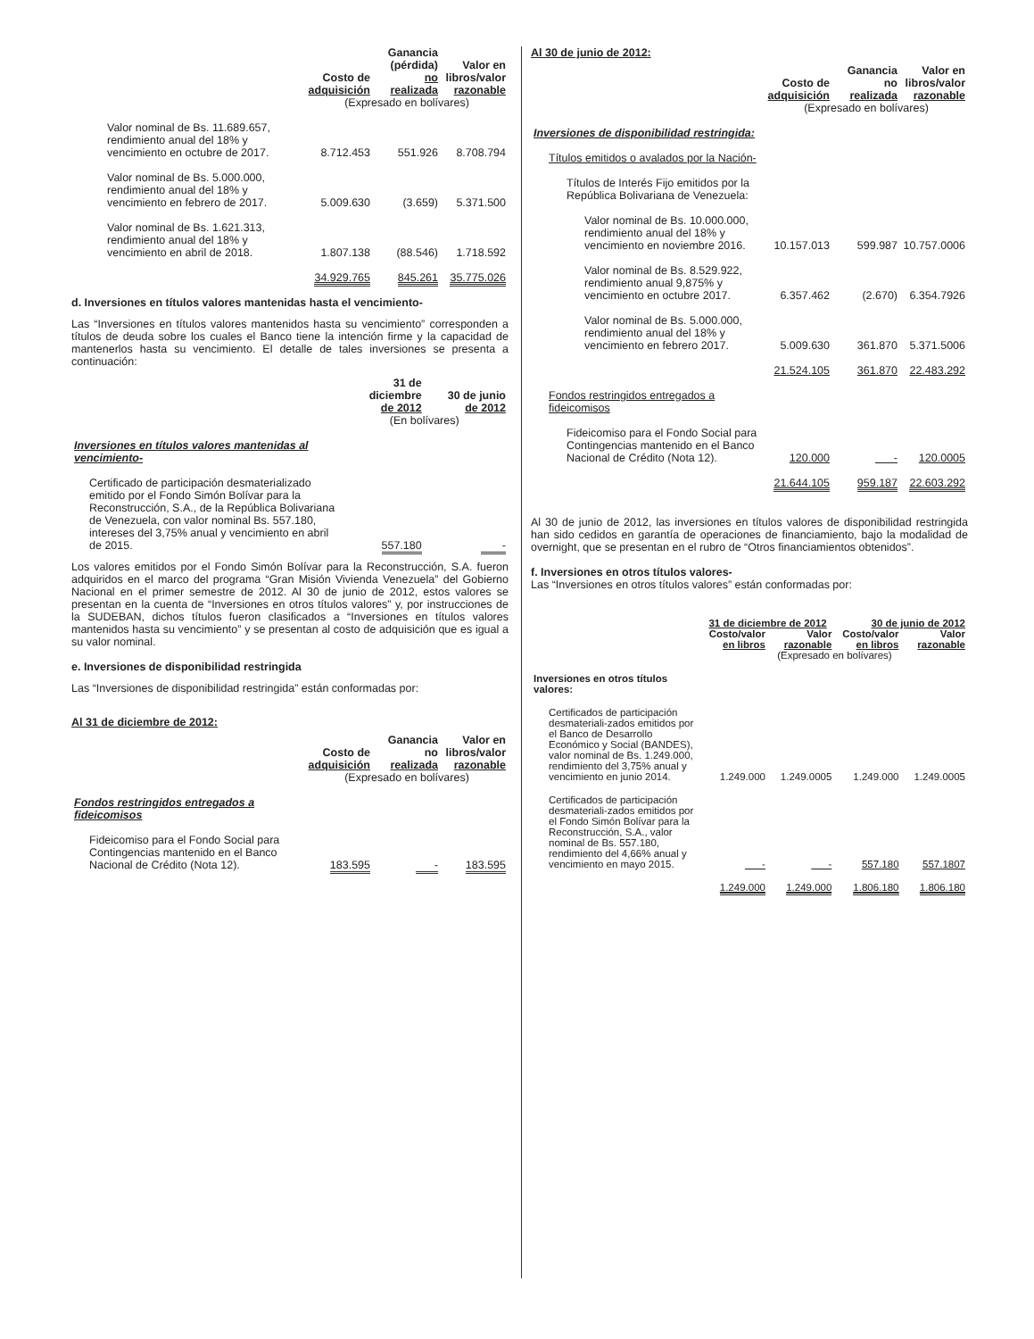| | Costo de adquisición | Ganancia (pérdida) no realizada | Valor en libros/valor razonable |
| | (Expresado en bolívares) | | |
| Valor nominal de Bs. 11.689.657, rendimiento anual del 18% y vencimiento en octubre de 2017. | 8.712.453 | 551.926 | 8.708.794 |
| Valor nominal de Bs. 5.000.000, rendimiento anual del 18% y vencimiento en febrero de 2017. | 5.009.630 | (3.659) | 5.371.500 |
| Valor nominal de Bs. 1.621.313, rendimiento anual del 18% y vencimiento en abril de 2018. | 1.807.138 | (88.546) | 1.718.592 |
| | 34.929.765 | 845.261 | 35.775.026 |
d. Inversiones en títulos valores mantenidas hasta el vencimiento-
Las “Inversiones en títulos valores mantenidos hasta su vencimiento” corresponden a títulos de deuda sobre los cuales el Banco tiene la intención firme y la capacidad de mantenerlos hasta su vencimiento. El detalle de tales inversiones se presenta a continuación:
| | 31 de diciembre de 2012 | 30 de junio de 2012 |
| | (En bolívares) | |
| Inversiones en títulos valores mantenidas al vencimiento- | | |
| Certificado de participación desmaterializado emitido por el Fondo Simón Bolívar para la Reconstrucción, S.A., de la República Bolivariana de Venezuela, con valor nominal Bs. 557.180, intereses del 3,75% anual y vencimiento en abril de 2015. | 557.180 | - |
Los valores emitidos por el Fondo Simón Bolívar para la Reconstrucción, S.A. fueron adquiridos en el marco del programa “Gran Misión Vivienda Venezuela” del Gobierno Nacional en el primer semestre de 2012. Al 30 de junio de 2012, estos valores se presentan en la cuenta de “Inversiones en otros títulos valores” y, por instrucciones de la SUDEBAN, dichos títulos fueron clasificados a “Inversiones en títulos valores mantenidos hasta su vencimiento” y se presentan al costo de adquisición que es igual a su valor nominal.
e. Inversiones de disponibilidad restringida
Las “Inversiones de disponibilidad restringida” están conformadas por:
Al 31 de diciembre de 2012:
| | Costo de adquisición | Ganancia no realizada | Valor en libros/valor razonable |
| | (Expresado en bolívares) | | |
| Fondos restringidos entregados a fideicomisos | | | |
| Fideicomiso para el Fondo Social para Contingencias mantenido en el Banco Nacional de Crédito (Nota 12). | 183.595 | - | 183.595 |
Al 30 de junio de 2012:
| | Costo de adquisición | Ganancia no realizada | Valor en libros/valor razonable |
| | (Expresado en bolívares) | | |
| Inversiones de disponibilidad restringida: | | | |
| Títulos emitidos o avalados por la Nación- | | | |
| Títulos de Interés Fijo emitidos por la República Bolivariana de Venezuela: | | | |
| Valor nominal de Bs. 10.000.000, rendimiento anual del 18% y vencimiento en noviembre 2016. | 10.157.013 | 599.987 | 10.757.0006 |
| Valor nominal de Bs. 8.529.922, rendimiento anual 9,875% y vencimiento en octubre 2017. | 6.357.462 | (2.670) | 6.354.7926 |
| Valor nominal de Bs. 5.000.000, rendimiento anual del 18% y vencimiento en febrero 2017. | 5.009.630 | 361.870 | 5.371.5006 |
| | 21.524.105 | 361.870 | 22.483.292 |
| Fondos restringidos entregados a fideicomisos | | | |
| Fideicomiso para el Fondo Social para Contingencias mantenido en el Banco Nacional de Crédito (Nota 12). | 120.000 | - | 120.0005 |
| | 21.644.105 | 959.187 | 22.603.292 |
Al 30 de junio de 2012, las inversiones en títulos valores de disponibilidad restringida han sido cedidos en garantía de operaciones de financiamiento, bajo la modalidad de overnight, que se presentan en el rubro de “Otros financiamientos obtenidos”.
f. Inversiones en otros títulos valores-
Las “Inversiones en otros títulos valores” están conformadas por:
| | 31 de diciembre de 2012 | | 30 de junio de 2012 | |
| | Costo/valor en libros | Valor razonable | Costo/valor en libros | Valor razonable |
| | (Expresado en bolívares) | | | |
| Inversiones en otros títulos valores: | | | | |
| Certificados de participación desmateriali-zados emitidos por el Banco de Desarrollo Económico y Social (BANDES), valor nominal de Bs. 1.249.000, rendimiento del 3,75% anual y vencimiento en junio 2014. | 1.249.000 | 1.249.0005 | 1.249.000 | 1.249.0005 |
| Certificados de participación desmateriali-zados emitidos por el Fondo Simón Bolívar para la Reconstrucción, S.A., valor nominal de Bs. 557.180, rendimiento del 4,66% anual y vencimiento en mayo 2015. | - | - | 557.180 | 557.1807 |
| | 1.249.000 | 1.249.000 | 1.806.180 | 1.806.180 |